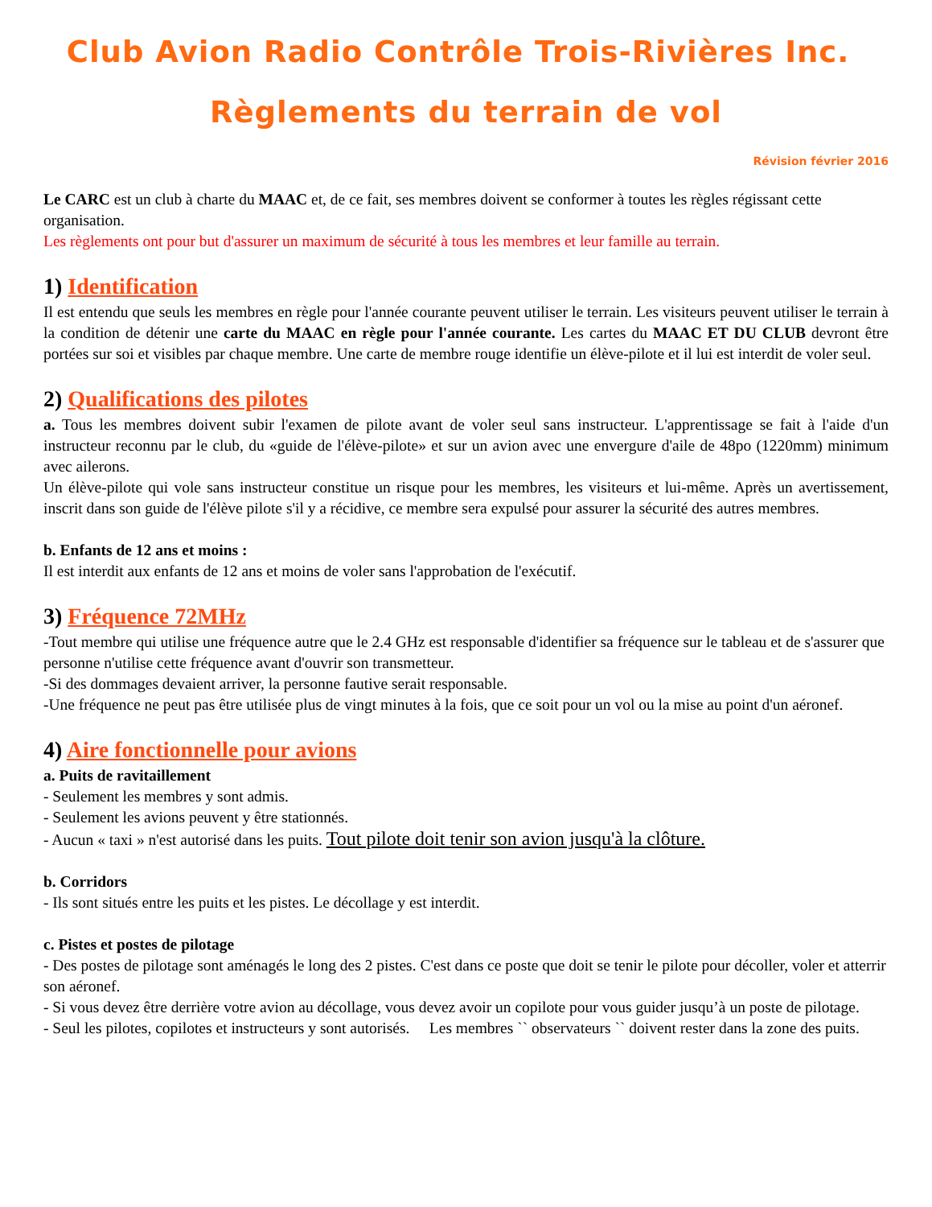Club Avion Radio Contrôle Trois-Rivières Inc.
Règlements du terrain de vol
Révision février 2016
Le CARC est un club à charte du MAAC et, de ce fait, ses membres doivent se conformer à toutes les règles régissant cette organisation.
Les règlements ont pour but d'assurer un maximum de sécurité à tous les membres et leur famille au terrain.
1) Identification
Il est entendu que seuls les membres en règle pour l'année courante peuvent utiliser le terrain. Les visiteurs peuvent utiliser le terrain à la condition de détenir une carte du MAAC en règle pour l'année courante. Les cartes du MAAC ET DU CLUB devront être portées sur soi et visibles par chaque membre. Une carte de membre rouge identifie un élève-pilote et il lui est interdit de voler seul.
2) Qualifications des pilotes
a. Tous les membres doivent subir l'examen de pilote avant de voler seul sans instructeur. L'apprentissage se fait à l'aide d'un instructeur reconnu par le club, du «guide de l'élève-pilote» et sur un avion avec une envergure d'aile de 48po (1220mm) minimum avec ailerons.
Un élève-pilote qui vole sans instructeur constitue un risque pour les membres, les visiteurs et lui-même. Après un avertissement, inscrit dans son guide de l'élève pilote s'il y a récidive, ce membre sera expulsé pour assurer la sécurité des autres membres.
b. Enfants de 12 ans et moins :
Il est interdit aux enfants de 12 ans et moins de voler sans l'approbation de l'exécutif.
3) Fréquence 72MHz
-Tout membre qui utilise une fréquence autre que le 2.4 GHz est responsable d'identifier sa fréquence sur le tableau et de s'assurer que personne n'utilise cette fréquence avant d'ouvrir son transmetteur.
-Si des dommages devaient arriver, la personne fautive serait responsable.
-Une fréquence ne peut pas être utilisée plus de vingt minutes à la fois, que ce soit pour un vol ou la mise au point d'un aéronef.
4) Aire fonctionnelle pour avions
a. Puits de ravitaillement
- Seulement les membres y sont admis.
- Seulement les avions peuvent y être stationnés.
- Aucun « taxi » n'est autorisé dans les puits. Tout pilote doit tenir son avion jusqu'à la clôture.
b. Corridors
- Ils sont situés entre les puits et les pistes. Le décollage y est interdit.
c. Pistes et postes de pilotage
- Des postes de pilotage sont aménagés le long des 2 pistes. C'est dans ce poste que doit se tenir le pilote pour décoller, voler et atterrir son aéronef.
- Si vous devez être derrière votre avion au décollage, vous devez avoir un copilote pour vous guider jusqu’à un poste de pilotage.
- Seul les pilotes, copilotes et instructeurs y sont autorisés. Les membres `` observateurs `` doivent rester dans la zone des puits.